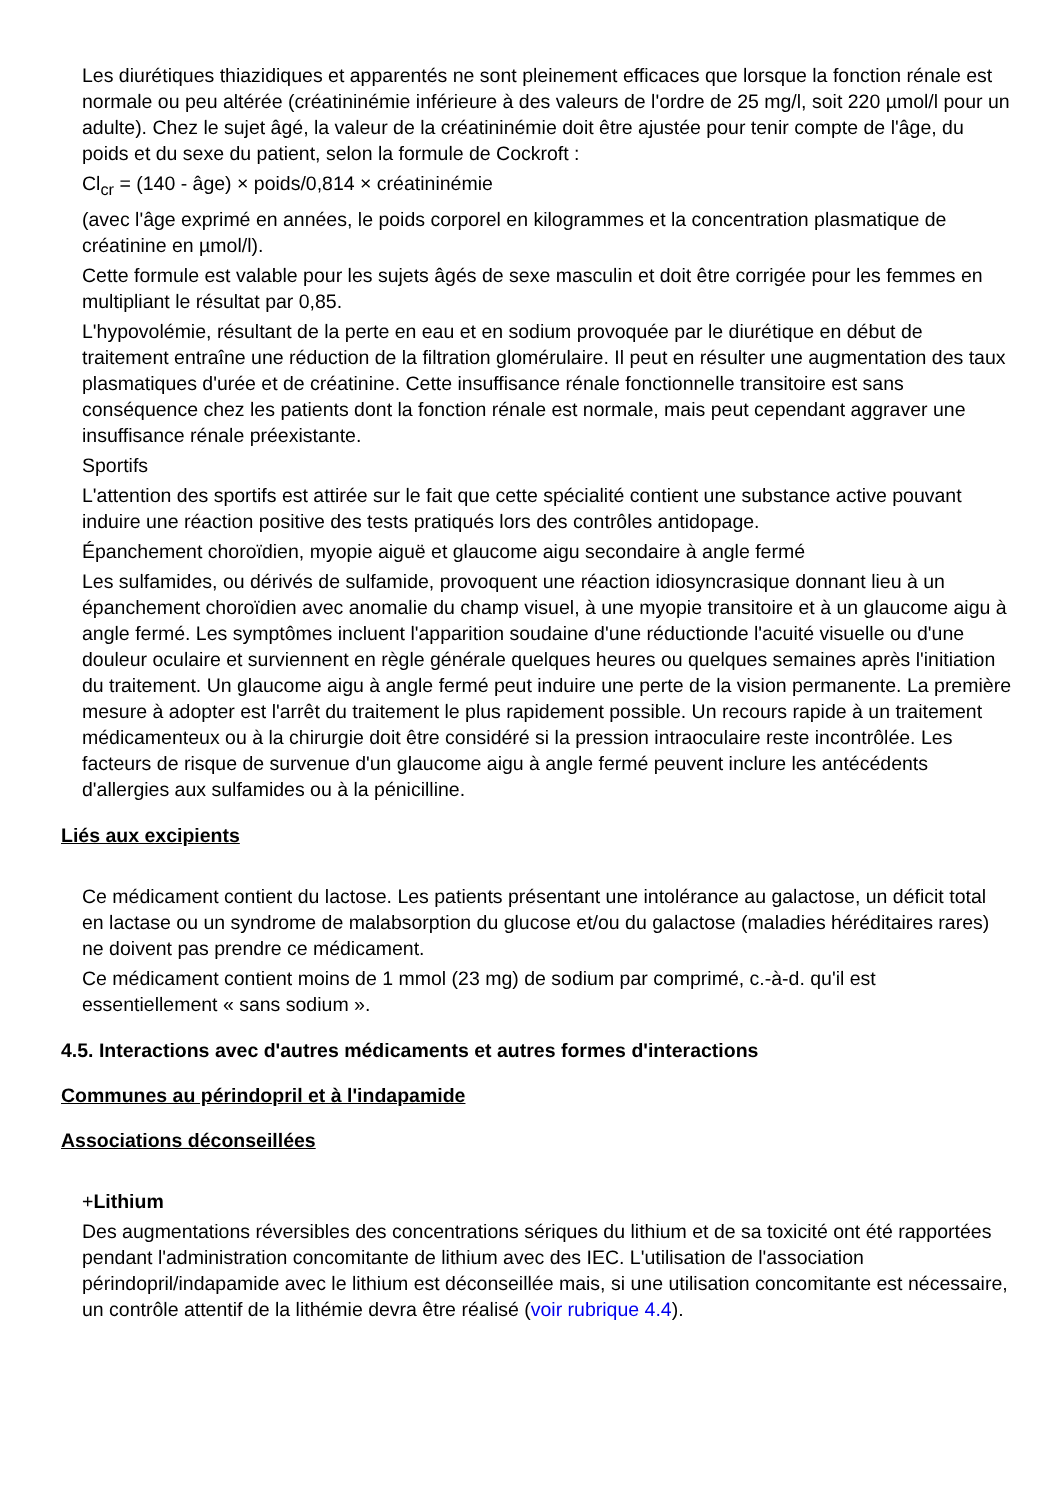Les diurétiques thiazidiques et apparentés ne sont pleinement efficaces que lorsque la fonction rénale est normale ou peu altérée (créatininémie inférieure à des valeurs de l'ordre de 25 mg/l, soit 220 µmol/l pour un adulte). Chez le sujet âgé, la valeur de la créatininémie doit être ajustée pour tenir compte de l'âge, du poids et du sexe du patient, selon la formule de Cockroft :
Cl<sub>cr</sub> = (140 - âge) × poids/0,814 × créatininémie
(avec l'âge exprimé en années, le poids corporel en kilogrammes et la concentration plasmatique de créatinine en µmol/l).
Cette formule est valable pour les sujets âgés de sexe masculin et doit être corrigée pour les femmes en multipliant le résultat par 0,85.
L'hypovolémie, résultant de la perte en eau et en sodium provoquée par le diurétique en début de traitement entraîne une réduction de la filtration glomérulaire. Il peut en résulter une augmentation des taux plasmatiques d'urée et de créatinine. Cette insuffisance rénale fonctionnelle transitoire est sans conséquence chez les patients dont la fonction rénale est normale, mais peut cependant aggraver une insuffisance rénale préexistante.
Sportifs
L'attention des sportifs est attirée sur le fait que cette spécialité contient une substance active pouvant induire une réaction positive des tests pratiqués lors des contrôles antidopage.
Épanchement choroïdien, myopie aiguë et glaucome aigu secondaire à angle fermé
Les sulfamides, ou dérivés de sulfamide, provoquent une réaction idiosyncrasique donnant lieu à un épanchement choroïdien avec anomalie du champ visuel, à une myopie transitoire et à un glaucome aigu à angle fermé. Les symptômes incluent l'apparition soudaine d'une réductionde l'acuité visuelle ou d'une douleur oculaire et surviennent en règle générale quelques heures ou quelques semaines après l'initiation du traitement. Un glaucome aigu à angle fermé peut induire une perte de la vision permanente. La première mesure à adopter est l'arrêt du traitement le plus rapidement possible. Un recours rapide à un traitement médicamenteux ou à la chirurgie doit être considéré si la pression intraoculaire reste incontrôlée. Les facteurs de risque de survenue d'un glaucome aigu à angle fermé peuvent inclure les antécédents d'allergies aux sulfamides ou à la pénicilline.
Liés aux excipients
Ce médicament contient du lactose. Les patients présentant une intolérance au galactose, un déficit total en lactase ou un syndrome de malabsorption du glucose et/ou du galactose (maladies héréditaires rares) ne doivent pas prendre ce médicament.
Ce médicament contient moins de 1 mmol (23 mg) de sodium par comprimé, c.-à-d. qu'il est essentiellement « sans sodium ».
4.5. Interactions avec d'autres médicaments et autres formes d'interactions
Communes au périndopril et à l'indapamide
Associations déconseillées
+Lithium
Des augmentations réversibles des concentrations sériques du lithium et de sa toxicité ont été rapportées pendant l'administration concomitante de lithium avec des IEC. L'utilisation de l'association périndopril/indapamide avec le lithium est déconseillée mais, si une utilisation concomitante est nécessaire, un contrôle attentif de la lithémie devra être réalisé (voir rubrique 4.4).